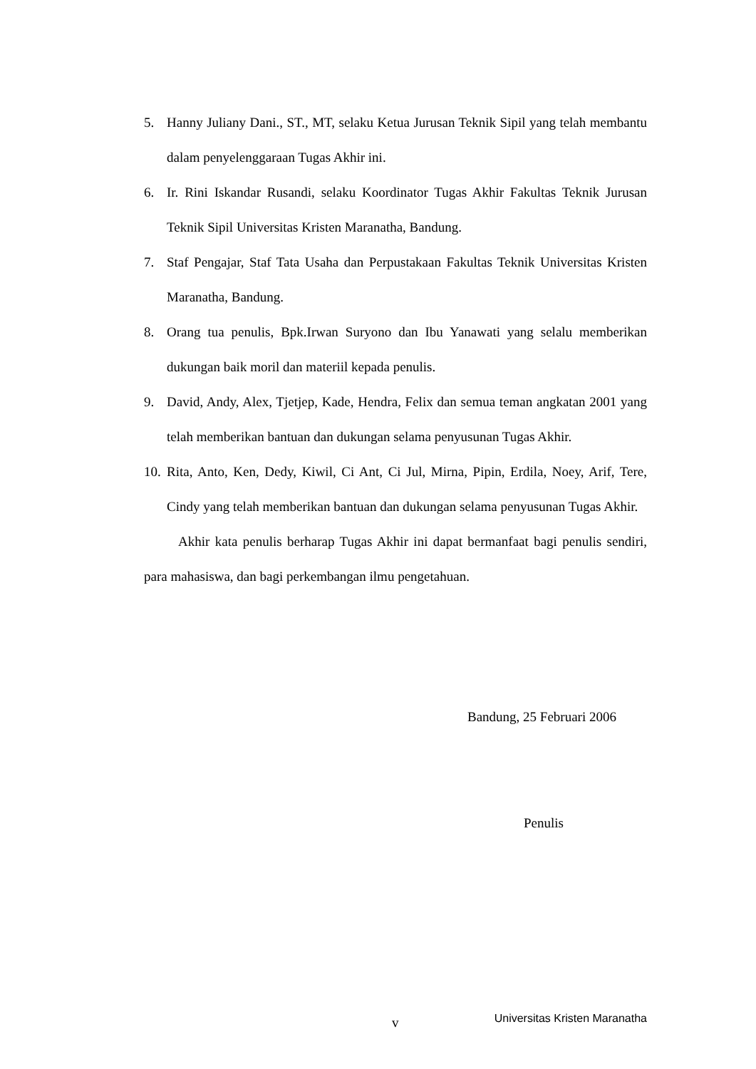5. Hanny Juliany Dani., ST., MT, selaku Ketua Jurusan Teknik Sipil yang telah membantu dalam penyelenggaraan Tugas Akhir ini.
6. Ir. Rini Iskandar Rusandi, selaku Koordinator Tugas Akhir Fakultas Teknik Jurusan Teknik Sipil Universitas Kristen Maranatha, Bandung.
7. Staf Pengajar, Staf Tata Usaha dan Perpustakaan Fakultas Teknik Universitas Kristen Maranatha, Bandung.
8. Orang tua penulis, Bpk.Irwan Suryono dan Ibu Yanawati yang selalu memberikan dukungan baik moril dan materiil kepada penulis.
9. David, Andy, Alex, Tjetjep, Kade, Hendra, Felix dan semua teman angkatan 2001 yang telah memberikan bantuan dan dukungan selama penyusunan Tugas Akhir.
10. Rita, Anto, Ken, Dedy, Kiwil, Ci Ant, Ci Jul, Mirna, Pipin, Erdila, Noey, Arif, Tere, Cindy yang telah memberikan bantuan dan dukungan selama penyusunan Tugas Akhir.
Akhir kata penulis berharap Tugas Akhir ini dapat bermanfaat bagi penulis sendiri, para mahasiswa, dan bagi perkembangan ilmu pengetahuan.
Bandung, 25 Februari 2006
Penulis
v Universitas Kristen Maranatha